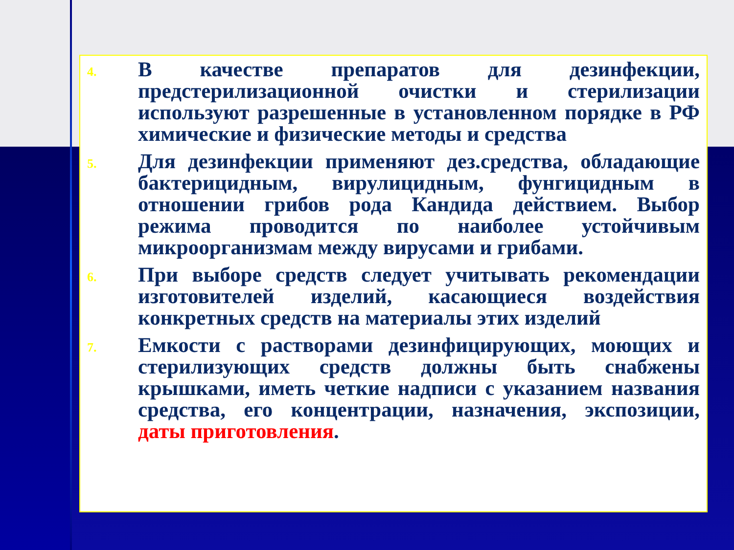4.
В качестве препаратов для дезинфекции, предстерилизационной очистки и стерилизации используют разрешенные в установленном порядке в РФ химические и физические методы и средства
5.
Для дезинфекции применяют дез.средства, обладающие бактерицидным, вирулицидным, фунгицидным в отношении грибов рода Кандида действием. Выбор режима проводится по наиболее устойчивым микроорганизмам между вирусами и грибами.
6.
При выборе средств следует учитывать рекомендации изготовителей изделий, касающиеся воздействия конкретных средств на материалы этих изделий
7.
Емкости с растворами дезинфицирующих, моющих и стерилизующих средств должны быть снабжены крышками, иметь четкие надписи с указанием названия средства, его концентрации, назначения, экспозиции, даты приготовления.